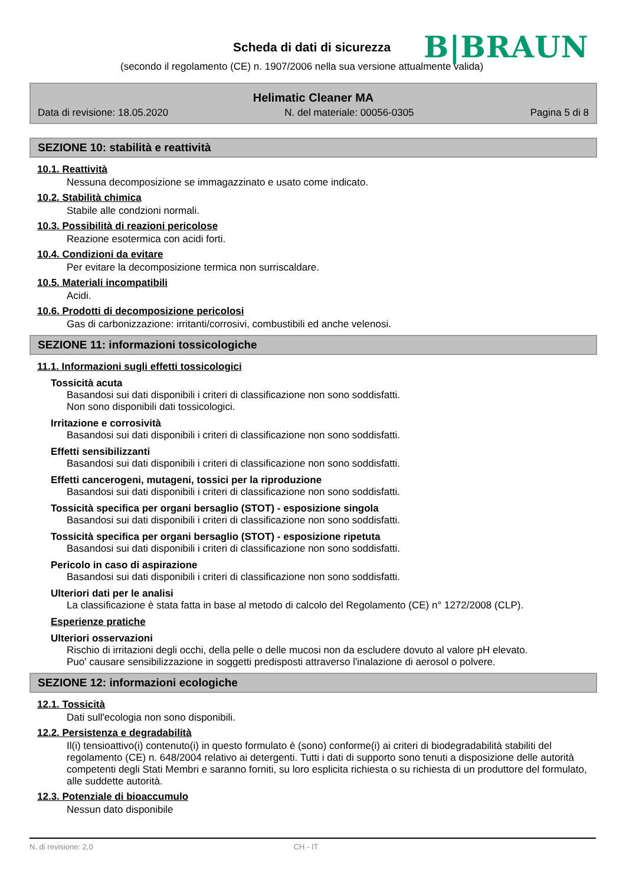Scheda di dati di sicurezza B|BRAUN
(secondo il regolamento (CE) n. 1907/2006 nella sua versione attualmente valida)
Helimatic Cleaner MA
Data di revisione: 18.05.2020 N. del materiale: 00056-0305 Pagina 5 di 8
SEZIONE 10: stabilità e reattività
10.1. Reattività
Nessuna decomposizione se immagazzinato e usato come indicato.
10.2. Stabilità chimica
Stabile alle condzioni normali.
10.3. Possibilità di reazioni pericolose
Reazione esotermica con acidi forti.
10.4. Condizioni da evitare
Per evitare la decomposizione termica non surriscaldare.
10.5. Materiali incompatibili
Acidi.
10.6. Prodotti di decomposizione pericolosi
Gas di carbonizzazione: irritanti/corrosivi, combustibili ed anche velenosi.
SEZIONE 11: informazioni tossicologiche
11.1. Informazioni sugli effetti tossicologici
Tossicità acuta
Basandosi sui dati disponibili i criteri di classificazione non sono soddisfatti.
Non sono disponibili dati tossicologici.
Irritazione e corrosività
Basandosi sui dati disponibili i criteri di classificazione non sono soddisfatti.
Effetti sensibilizzanti
Basandosi sui dati disponibili i criteri di classificazione non sono soddisfatti.
Effetti cancerogeni, mutageni, tossici per la riproduzione
Basandosi sui dati disponibili i criteri di classificazione non sono soddisfatti.
Tossicità specifica per organi bersaglio (STOT) - esposizione singola
Basandosi sui dati disponibili i criteri di classificazione non sono soddisfatti.
Tossicità specifica per organi bersaglio (STOT) - esposizione ripetuta
Basandosi sui dati disponibili i criteri di classificazione non sono soddisfatti.
Pericolo in caso di aspirazione
Basandosi sui dati disponibili i criteri di classificazione non sono soddisfatti.
Ulteriori dati per le analisi
La classificazione è stata fatta in base al metodo di calcolo del Regolamento (CE) n° 1272/2008 (CLP).
Esperienze pratiche
Ulteriori osservazioni
Rischio di irritazioni degli occhi, della pelle o delle mucosi non da escludere dovuto al valore pH elevato.
Puo' causare sensibilizzazione in soggetti predisposti attraverso l'inalazione di aerosol o polvere.
SEZIONE 12: informazioni ecologiche
12.1. Tossicità
Dati sull'ecologia non sono disponibili.
12.2. Persistenza e degradabilità
Il(i) tensioattivo(i) contenuto(i) in questo formulato è (sono) conforme(i) ai criteri di biodegradabilità stabiliti del regolamento (CE) n. 648/2004 relativo ai detergenti. Tutti i dati di supporto sono tenuti a disposizione delle autorità competenti degli Stati Membri e saranno forniti, su loro esplicita richiesta o su richiesta di un produttore del formulato, alle suddette autorità.
12.3. Potenziale di bioaccumulo
Nessun dato disponibile
N. di revisione: 2,0 CH - IT